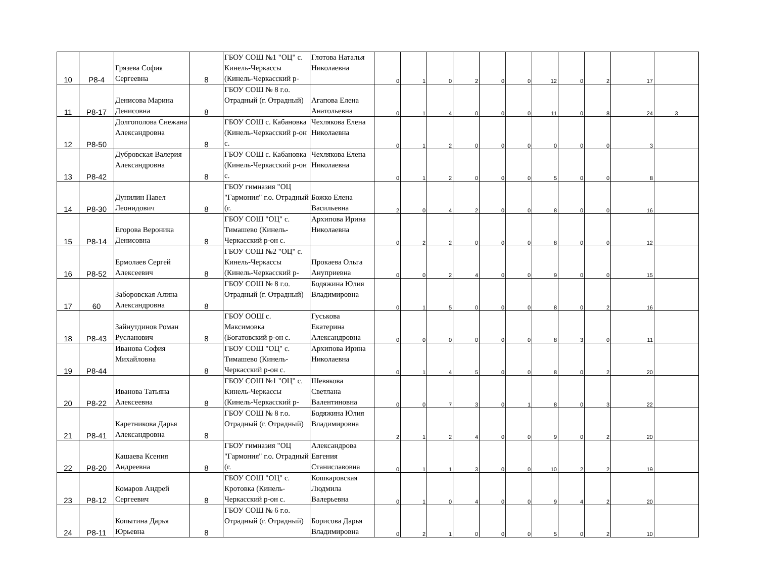| 10 | P8-4 | Грязева София Сергеевна | 8 | ГБОУ СОШ №1 "ОЦ" с. Кинель-Черкассы (Кинель-Черкасский р- | Глотова Наталья Николаевна | 0 | 1 | 0 | 2 | 0 | 0 | 12 | 0 | 2 | 17 | |
| 11 | P8-17 | Денисова Марина Денисовна | 8 | ГБОУ СОШ № 8 г.о. Отрадный (г. Отрадный) | Агапова Елена Анатольевна | 0 | 1 | 4 | 0 | 0 | 0 | 11 | 0 | 8 | 24 | 3 |
| 12 | P8-50 | Долгополова Снежана Александровна | 8 | ГБОУ СОШ с. Кабановка (Кинель-Черкасский р-он с. | Чехлякова Елена Николаевна | 0 | 1 | 2 | 0 | 0 | 0 | 0 | 0 | 0 | 3 | |
| 13 | P8-42 | Дубровская Валерия Александровна | 8 | ГБОУ СОШ с. Кабановка (Кинель-Черкасский р-он с. | Чехлякова Елена Николаевна | 0 | 1 | 2 | 0 | 0 | 0 | 5 | 0 | 0 | 8 | |
| 14 | P8-30 | Дунилин Павел Леонидович | 8 | ГБОУ гимназия "ОЦ "Гармония" г.о. Отрадный (г. | Божко Елена Васильевна | 2 | 0 | 4 | 2 | 0 | 0 | 8 | 0 | 0 | 16 | |
| 15 | P8-14 | Егорова Вероника Денисовна | 8 | ГБОУ СОШ "ОЦ" с. Тимашево (Кинель-Черкасский р-он с. | Архипова Ирина Николаевна | 0 | 2 | 2 | 0 | 0 | 0 | 8 | 0 | 0 | 12 | |
| 16 | P8-52 | Ермолаев Сергей Алексеевич | 8 | ГБОУ СОШ №2 "ОЦ" с. Кинель-Черкассы (Кинель-Черкасский р- | Прокаева Ольга Ануприевна | 0 | 0 | 2 | 4 | 0 | 0 | 9 | 0 | 0 | 15 | |
| 17 | 60 | Заборовская Алина Александровна | 8 | ГБОУ СОШ № 8 г.о. Отрадный (г. Отрадный) | Бодяжина Юлия Владимировна | 0 | 1 | 5 | 0 | 0 | 0 | 8 | 0 | 2 | 16 | |
| 18 | P8-43 | Зайнутдинов Роман Русланович | 8 | ГБОУ ООШ с. Максимовка (Богатовский р-он с. | Гуськова Екатерина Александровна | 0 | 0 | 0 | 0 | 0 | 0 | 8 | 3 | 0 | 11 | |
| 19 | P8-44 | Иванова София Михайловна | 8 | ГБОУ СОШ "ОЦ" с. Тимашево (Кинель-Черкасский р-он с. | Архипова Ирина Николаевна | 0 | 1 | 4 | 5 | 0 | 0 | 8 | 0 | 2 | 20 | |
| 20 | P8-22 | Иванова Татьяна Алексеевна | 8 | ГБОУ СОШ №1 "ОЦ" с. Кинель-Черкассы (Кинель-Черкасский р- | Шевякова Светлана Валентиновна | 0 | 0 | 7 | 3 | 0 | 1 | 8 | 0 | 3 | 22 | |
| 21 | P8-41 | Каретникова Дарья Александровна | 8 | ГБОУ СОШ № 8 г.о. Отрадный (г. Отрадный) | Бодяжина Юлия Владимировна | 2 | 1 | 2 | 4 | 0 | 0 | 9 | 0 | 2 | 20 | |
| 22 | P8-20 | Кашаева Ксения Андреевна | 8 | ГБОУ гимназия "ОЦ "Гармония" г.о. Отрадный (г. | Александрова Евгения Станиславовна | 0 | 1 | 1 | 3 | 0 | 0 | 10 | 2 | 2 | 19 | |
| 23 | P8-12 | Комаров Андрей Сергеевич | 8 | ГБОУ СОШ "ОЦ" с. Кротовка (Кинель-Черкасский р-он с. | Кошкаровская Людмила Валерьевна | 0 | 1 | 0 | 4 | 0 | 0 | 9 | 4 | 2 | 20 | |
| 24 | P8-11 | Копытина Дарья Юрьевна | 8 | ГБОУ СОШ № 6 г.о. Отрадный (г. Отрадный) | Борисова Дарья Владимировна | 0 | 2 | 1 | 0 | 0 | 0 | 5 | 0 | 2 | 10 | |